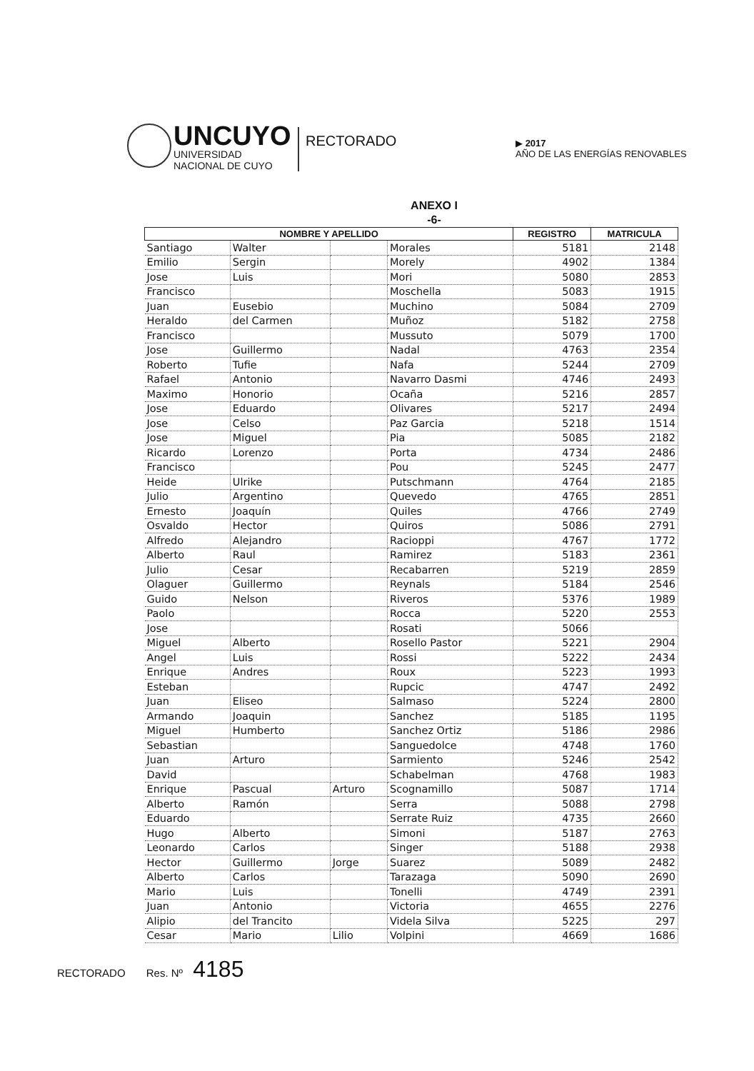UNCUYO
UNIVERSIDAD
NACIONAL DE CUYO
RECTORADO
▶ 2017
AÑO DE LAS ENERGÍAS RENOVABLES
ANEXO I
-6-
| NOMBRE Y APELLIDO | | | | REGISTRO | MATRICULA |
| --- | --- | --- | --- | --- | --- |
| Santiago | Walter | | Morales | 5181 | 2148 |
| Emilio | Sergin | | Morely | 4902 | 1384 |
| Jose | Luis | | Mori | 5080 | 2853 |
| Francisco | | | Moschella | 5083 | 1915 |
| Juan | Eusebio | | Muchino | 5084 | 2709 |
| Heraldo | del Carmen | | Muñoz | 5182 | 2758 |
| Francisco | | | Mussuto | 5079 | 1700 |
| Jose | Guillermo | | Nadal | 4763 | 2354 |
| Roberto | Tufie | | Nafa | 5244 | 2709 |
| Rafael | Antonio | | Navarro Dasmi | 4746 | 2493 |
| Maximo | Honorio | | Ocaña | 5216 | 2857 |
| Jose | Eduardo | | Olivares | 5217 | 2494 |
| Jose | Celso | | Paz Garcia | 5218 | 1514 |
| Jose | Miguel | | Pia | 5085 | 2182 |
| Ricardo | Lorenzo | | Porta | 4734 | 2486 |
| Francisco | | | Pou | 5245 | 2477 |
| Heide | Ulrike | | Putschmann | 4764 | 2185 |
| Julio | Argentino | | Quevedo | 4765 | 2851 |
| Ernesto | Joaquín | | Quiles | 4766 | 2749 |
| Osvaldo | Hector | | Quiros | 5086 | 2791 |
| Alfredo | Alejandro | | Racioppi | 4767 | 1772 |
| Alberto | Raul | | Ramirez | 5183 | 2361 |
| Julio | Cesar | | Recabarren | 5219 | 2859 |
| Olaguer | Guillermo | | Reynals | 5184 | 2546 |
| Guido | Nelson | | Riveros | 5376 | 1989 |
| Paolo | | | Rocca | 5220 | 2553 |
| Jose | | | Rosati | 5066 | |
| Miguel | Alberto | | Rosello Pastor | 5221 | 2904 |
| Angel | Luis | | Rossi | 5222 | 2434 |
| Enrique | Andres | | Roux | 5223 | 1993 |
| Esteban | | | Rupcic | 4747 | 2492 |
| Juan | Eliseo | | Salmaso | 5224 | 2800 |
| Armando | Joaquin | | Sanchez | 5185 | 1195 |
| Miguel | Humberto | | Sanchez Ortiz | 5186 | 2986 |
| Sebastian | | | Sanguedolce | 4748 | 1760 |
| Juan | Arturo | | Sarmiento | 5246 | 2542 |
| David | | | Schabelman | 4768 | 1983 |
| Enrique | Pascual | Arturo | Scognamillo | 5087 | 1714 |
| Alberto | Ramón | | Serra | 5088 | 2798 |
| Eduardo | | | Serrate Ruiz | 4735 | 2660 |
| Hugo | Alberto | | Simoni | 5187 | 2763 |
| Leonardo | Carlos | | Singer | 5188 | 2938 |
| Hector | Guillermo | Jorge | Suarez | 5089 | 2482 |
| Alberto | Carlos | | Tarazaga | 5090 | 2690 |
| Mario | Luis | | Tonelli | 4749 | 2391 |
| Juan | Antonio | | Victoria | 4655 | 2276 |
| Alipio | del Trancito | | Videla Silva | 5225 | 297 |
| Cesar | Mario | Lilio | Volpini | 4669 | 1686 |
RECTORADO Res. Nº 4185